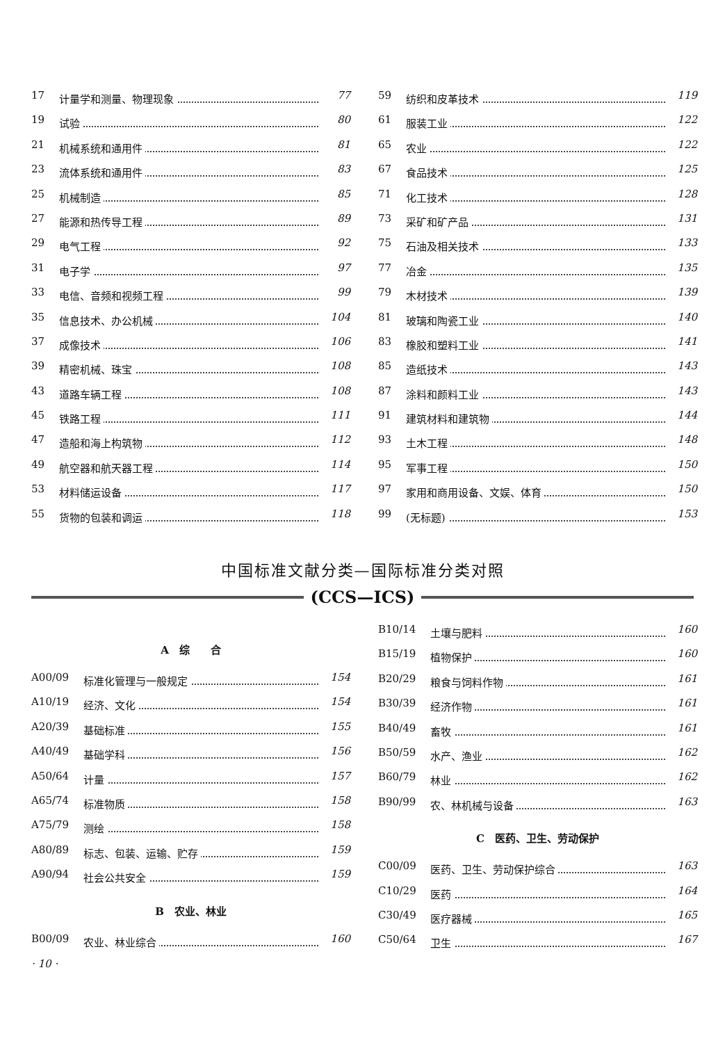17 计量学和测量、物理现象 77
19 试验 80
21 机械系统和通用件 81
23 流体系统和通用件 83
25 机械制造 85
27 能源和热传导工程 89
29 电气工程 92
31 电子学 97
33 电信、音频和视频工程 99
35 信息技术、办公机械 104
37 成像技术 106
39 精密机械、珠宝 108
43 道路车辆工程 108
45 铁路工程 111
47 造船和海上构筑物 112
49 航空器和航天器工程 114
53 材料储运设备 117
55 货物的包装和调运 118
59 纺织和皮革技术 119
61 服装工业 122
65 农业 122
67 食品技术 125
71 化工技术 128
73 采矿和矿产品 131
75 石油及相关技术 133
77 冶金 135
79 木材技术 139
81 玻璃和陶瓷工业 140
83 橡胶和塑料工业 141
85 造纸技术 143
87 涂料和颜料工业 143
91 建筑材料和建筑物 144
93 土木工程 148
95 军事工程 150
97 家用和商用设备、文娱、体育 150
99 (无标题) 153
中国标准文献分类—国际标准分类对照
(CCS—ICS)
A　综　　合
A00/09 标准化管理与一般规定 154
A10/19 经济、文化 154
A20/39 基础标准 155
A40/49 基础学科 156
A50/64 计量 157
A65/74 标准物质 158
A75/79 测绘 158
A80/89 标志、包装、运输、贮存 159
A90/94 社会公共安全 159
B　农业、林业
B00/09 农业、林业综合 160
· 10 ·
B10/14 土壤与肥料 160
B15/19 植物保护 160
B20/29 粮食与饲料作物 161
B30/39 经济作物 161
B40/49 畜牧 161
B50/59 水产、渔业 162
B60/79 林业 162
B90/99 农、林机械与设备 163
C　医药、卫生、劳动保护
C00/09 医药、卫生、劳动保护综合 163
C10/29 医药 164
C30/49 医疗器械 165
C50/64 卫生 167